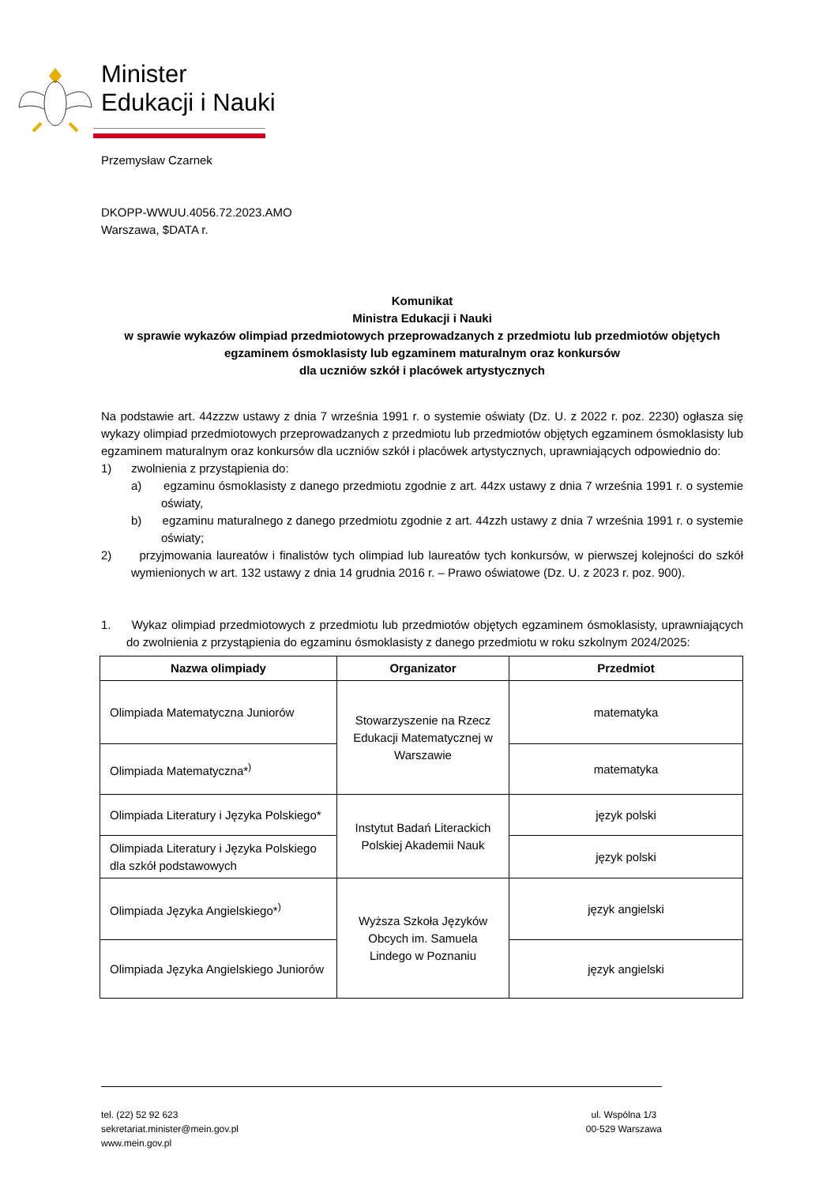Minister
Edukacji i Nauki
Przemysław Czarnek
DKOPP-WWUU.4056.72.2023.AMO
Warszawa, $DATA r.
Komunikat
Ministra Edukacji i Nauki
w sprawie wykazów olimpiad przedmiotowych przeprowadzanych z przedmiotu lub przedmiotów objętych egzaminem ósmoklasisty lub egzaminem maturalnym oraz konkursów
dla uczniów szkół i placówek artystycznych
Na podstawie art. 44zzzw ustawy z dnia 7 września 1991 r. o systemie oświaty (Dz. U. z 2022 r. poz. 2230) ogłasza się wykazy olimpiad przedmiotowych przeprowadzanych z przedmiotu lub przedmiotów objętych egzaminem ósmoklasisty lub egzaminem maturalnym oraz konkursów dla uczniów szkół i placówek artystycznych, uprawniających odpowiednio do:
1) zwolnienia z przystąpienia do:
a) egzaminu ósmoklasisty z danego przedmiotu zgodnie z art. 44zx ustawy z dnia 7 września 1991 r. o systemie oświaty,
b) egzaminu maturalnego z danego przedmiotu zgodnie z art. 44zzh ustawy z dnia 7 września 1991 r. o systemie oświaty;
2) przyjmowania laureatów i finalistów tych olimpiad lub laureatów tych konkursów, w pierwszej kolejności do szkół wymienionych w art. 132 ustawy z dnia 14 grudnia 2016 r. – Prawo oświatowe (Dz. U. z 2023 r. poz. 900).
1. Wykaz olimpiad przedmiotowych z przedmiotu lub przedmiotów objętych egzaminem ósmoklasisty, uprawniających do zwolnienia z przystąpienia do egzaminu ósmoklasisty z danego przedmiotu w roku szkolnym 2024/2025:
| Nazwa olimpiady | Organizator | Przedmiot |
| --- | --- | --- |
| Olimpiada Matematyczna Juniorów | Stowarzyszenie na Rzecz Edukacji Matematycznej w Warszawie | matematyka |
| Olimpiada Matematyczna*<sup>)</sup> | | matematyka |
| Olimpiada Literatury i Języka Polskiego* | Instytut Badań Literackich Polskiej Akademii Nauk | język polski |
| Olimpiada Literatury i Języka Polskiego dla szkół podstawowych | | język polski |
| Olimpiada Języka Angielskiego*<sup>)</sup> | Wyższa Szkoła Języków Obcych im. Samuela Lindego w Poznaniu | język angielski |
| Olimpiada Języka Angielskiego Juniorów | | język angielski |
tel. (22) 52 92 623
sekretariat.minister@mein.gov.pl
www.mein.gov.pl
ul. Wspólna 1/3
00-529 Warszawa